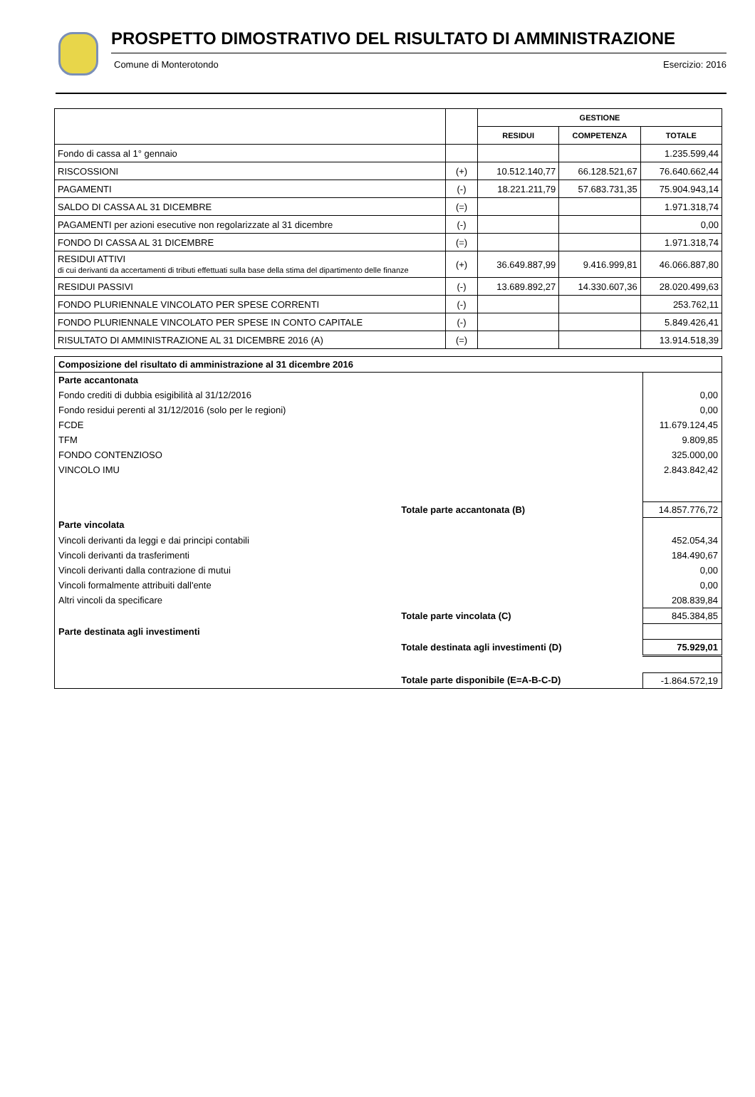PROSPETTO DIMOSTRATIVO DEL RISULTATO DI AMMINISTRAZIONE
Comune di Monterotondo Esercizio: 2016
| | | GESTIONE | | |
| --- | --- | --- | --- | --- |
| | | RESIDUI | COMPETENZA | TOTALE |
| Fondo di cassa al 1° gennaio | | | | 1.235.599,44 |
| RISCOSSIONI | (+) | 10.512.140,77 | 66.128.521,67 | 76.640.662,44 |
| PAGAMENTI | (-) | 18.221.211,79 | 57.683.731,35 | 75.904.943,14 |
| SALDO DI CASSA AL 31 DICEMBRE | (=) | | | 1.971.318,74 |
| PAGAMENTI per azioni esecutive non regolarizzate al 31 dicembre | (-) | | | 0,00 |
| FONDO DI CASSA AL 31 DICEMBRE | (=) | | | 1.971.318,74 |
| RESIDUI ATTIVI di cui derivanti da accertamenti di tributi effettuati sulla base della stima del dipartimento delle finanze | (+) | 36.649.887,99 | 9.416.999,81 | 46.066.887,80 |
| RESIDUI PASSIVI | (-) | 13.689.892,27 | 14.330.607,36 | 28.020.499,63 |
| FONDO PLURIENNALE VINCOLATO PER SPESE CORRENTI | (-) | | | 253.762,11 |
| FONDO PLURIENNALE VINCOLATO PER SPESE IN CONTO CAPITALE | (-) | | | 5.849.426,41 |
| RISULTATO DI AMMINISTRAZIONE AL 31 DICEMBRE 2016 (A) | (=) | | | 13.914.518,39 |
| Composizione del risultato di amministrazione al 31 dicembre 2016 | | |
| Parte accantonata | | |
| Fondo crediti di dubbia esigibilità al 31/12/2016 | | 0,00 |
| Fondo residui perenti al 31/12/2016 (solo per le regioni) | | 0,00 |
| FCDE | | 11.679.124,45 |
| TFM | | 9.809,85 |
| FONDO CONTENZIOSO | | 325.000,00 |
| VINCOLO IMU | | 2.843.842,42 |
| | Totale parte accantonata (B) | 14.857.776,72 |
| Parte vincolata | | |
| Vincoli derivanti da leggi e dai principi contabili | | 452.054,34 |
| Vincoli derivanti da trasferimenti | | 184.490,67 |
| Vincoli derivanti dalla contrazione di mutui | | 0,00 |
| Vincoli formalmente attribuiti dall'ente | | 0,00 |
| Altri vincoli da specificare | | 208.839,84 |
| | Totale parte vincolata (C) | 845.384,85 |
| Parte destinata agli investimenti | | |
| | Totale destinata agli investimenti (D) | 75.929,01 |
| | Totale parte disponibile (E=A-B-C-D) | -1.864.572,19 |